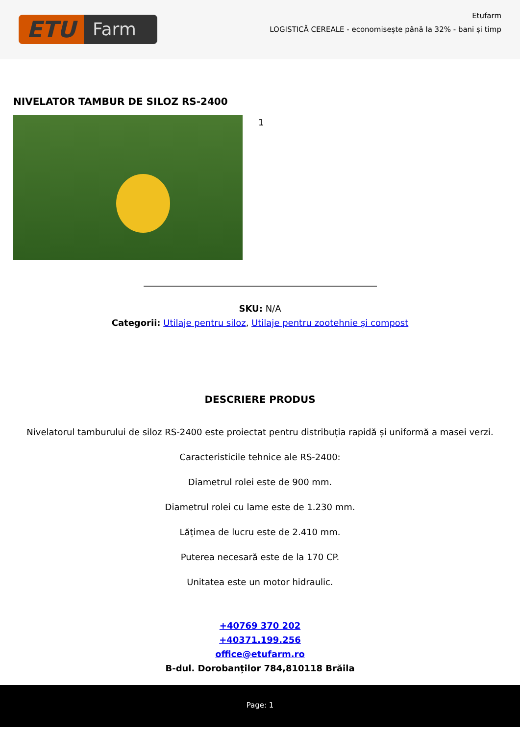ETU
Farm
Etufarm
LOGISTICĂ CEREALE - economisește până la 32% - bani și timp
NIVELATOR TAMBUR DE SILOZ RS-2400
1
SKU: N/A
Categorii: Utilaje pentru siloz, Utilaje pentru zootehnie și compost
DESCRIERE PRODUS
Nivelatorul tamburului de siloz RS-2400 este proiectat pentru distribuția rapidă și uniformă a masei verzi.
Caracteristicile tehnice ale RS-2400:
Diametrul rolei este de 900 mm.
Diametrul rolei cu lame este de 1.230 mm.
Lățimea de lucru este de 2.410 mm.
Puterea necesară este de la 170 CP.
Unitatea este un motor hidraulic.
+40769 370 202
+40371.199.256
office@etufarm.ro
B-dul. Dorobanților 784,810118 Brăila
Page: 1